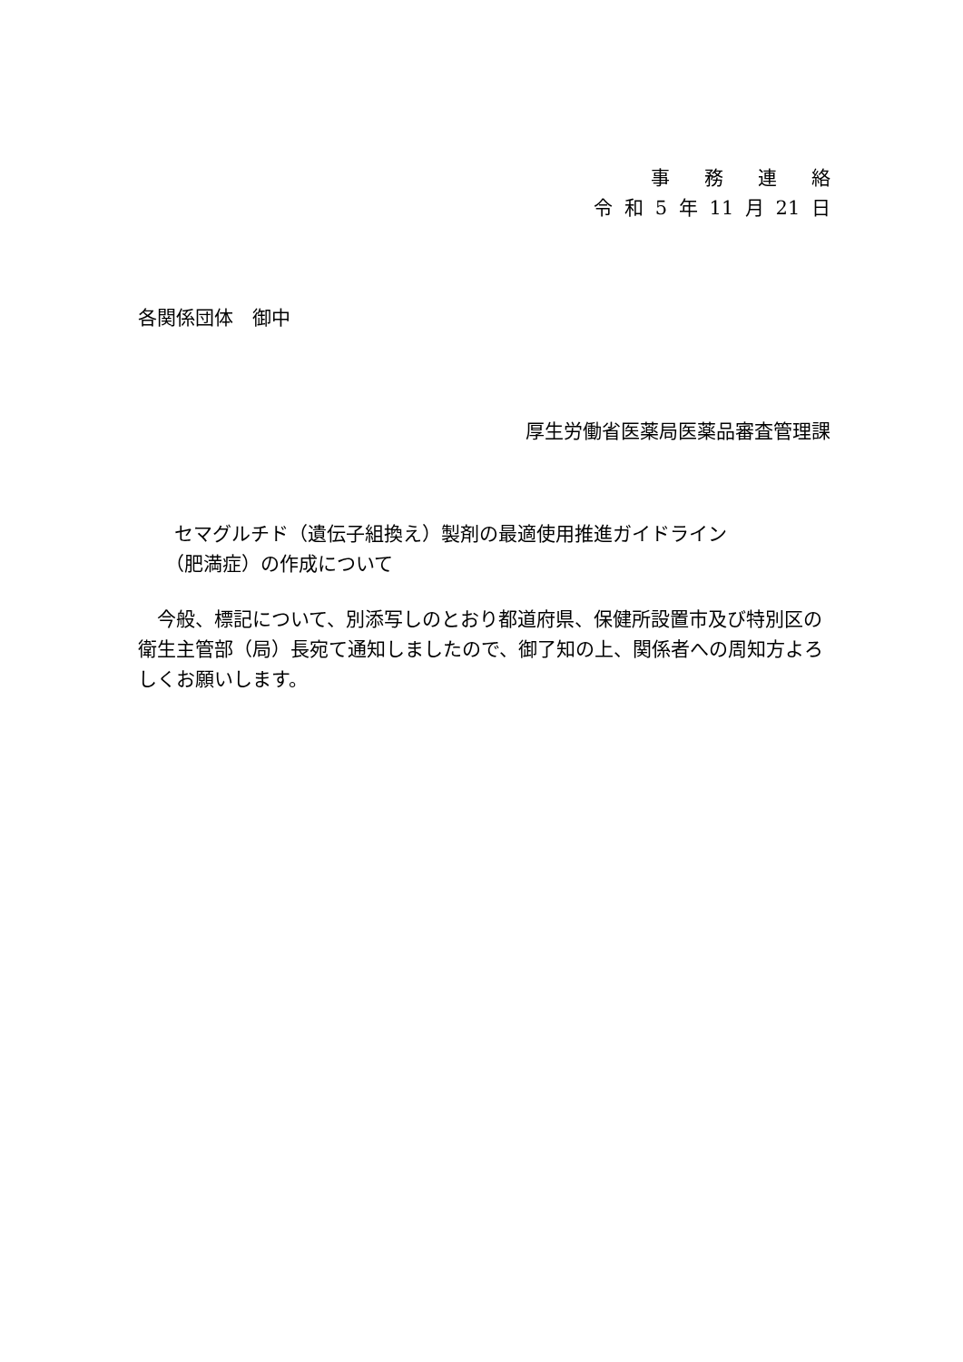事務連絡
令 和 5 年 11 月 21 日
各関係団体　御中
厚生労働省医薬局医薬品審査管理課
セマグルチド（遺伝子組換え）製剤の最適使用推進ガイドライン
（肥満症）の作成について
　今般、標記について、別添写しのとおり都道府県、保健所設置市及び特別区の衛生主管部（局）長宛て通知しましたので、御了知の上、関係者への周知方よろしくお願いします。